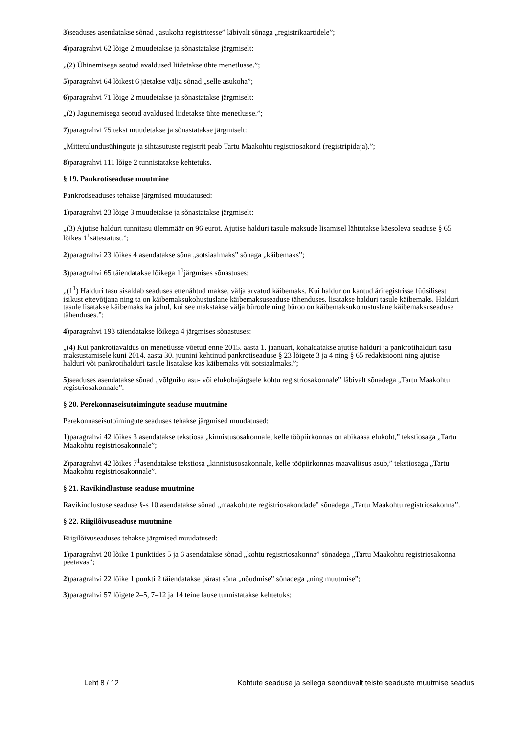3) seaduses asendatakse sõnad „asukoha registritesse” läbivalt sõnaga „registrikaartidele”;
4) paragrahvi 62 lõige 2 muudetakse ja sõnastatakse järgmiselt:
„(2) Ühinemisega seotud avaldused liidetakse ühte menetlusse.”;
5) paragrahvi 64 lõikest 6 jäetakse välja sõnad „selle asukoha”;
6) paragrahvi 71 lõige 2 muudetakse ja sõnastatakse järgmiselt:
„(2) Jagunemisega seotud avaldused liidetakse ühte menetlusse.”;
7) paragrahvi 75 tekst muudetakse ja sõnastatakse järgmiselt:
„Mittetulundusühingute ja sihtasutuste registrit peab Tartu Maakohtu registriosakond (registripidaja).”;
8) paragrahvi 111 lõige 2 tunnistatakse kehtetuks.
§ 19. Pankrotiseaduse muutmine
Pankrotiseaduses tehakse järgmised muudatused:
1) paragrahvi 23 lõige 3 muudetakse ja sõnastatakse järgmiselt:
„(3) Ajutise halduri tunnitasu ülemmäär on 96 eurot. Ajutise halduri tasule maksude lisamisel lähtutakse käesoleva seaduse § 65 lõikes 1<sup>1</sup>sätestatust.”;
2) paragrahvi 23 lõikes 4 asendatakse sõna „sotsiaalmaks” sõnaga „käibemaks”;
3) paragrahvi 65 täiendatakse lõikega 1<sup>1</sup>järgmises sõnastuses:
„(1<sup>1</sup>) Halduri tasu sisaldab seaduses ettenähtud makse, välja arvatud käibemaks. Kui haldur on kantud äriregistrisse füüsilisest isikust ettevõtjana ning ta on käibemaksukohustuslane käibemaksuseaduse tähenduses, lisatakse halduri tasule käibemaks. Halduri tasule lisatakse käibemaks ka juhul, kui see makstakse välja büroole ning büroo on käibemaksukohustuslane käibemaksuseaduse tähenduses.”;
4) paragrahvi 193 täiendatakse lõikega 4 järgmises sõnastuses:
„(4) Kui pankrotiavaldus on menetlusse võetud enne 2015. aasta 1. jaanuari, kohaldatakse ajutise halduri ja pankrotihalduri tasu maksustamisele kuni 2014. aasta 30. juunini kehtinud pankrotiseaduse § 23 lõigete 3 ja 4 ning § 65 redaktsiooni ning ajutise halduri või pankrotihalduri tasule lisatakse kas käibemaks või sotsiaalmaks.”;
5) seaduses asendatakse sõnad „võlgniku asu- või elukohajärgsele kohtu registriosakonnale” läbivalt sõnadega „Tartu Maakohtu registriosakonnale”.
§ 20. Perekonnaseisutoimingute seaduse muutmine
Perekonnaseisutoimingute seaduses tehakse järgmised muudatused:
1) paragrahvi 42 lõikes 3 asendatakse tekstiosa „kinnistusosakonnale, kelle tööpiirkonnas on abikaasa elukoht,” tekstiosaga „Tartu Maakohtu registriosakonnale”;
2) paragrahvi 42 lõikes 7<sup>1</sup>asendatakse tekstiosa „kinnistusosakonnale, kelle tööpiirkonnas maavalitsus asub,” tekstiosaga „Tartu Maakohtu registriosakonnale”.
§ 21. Ravikindlustuse seaduse muutmine
Ravikindlustuse seaduse §-s 10 asendatakse sõnad „maakohtute registriosakondade” sõnadega „Tartu Maakohtu registriosakonna”.
§ 22. Riigilõivuseaduse muutmine
Riigilõivuseaduses tehakse järgmised muudatused:
1) paragrahvi 20 lõike 1 punktides 5 ja 6 asendatakse sõnad „kohtu registriosakonna” sõnadega „Tartu Maakohtu registriosakonna peetavas”;
2) paragrahvi 22 lõike 1 punkti 2 täiendatakse pärast sõna „nõudmise” sõnadega „ning muutmise”;
3) paragrahvi 57 lõigete 2–5, 7–12 ja 14 teine lause tunnistatakse kehtetuks;
Leht 8 / 12 Kohtute seaduse ja sellega seonduvalt teiste seaduste muutmise seadus